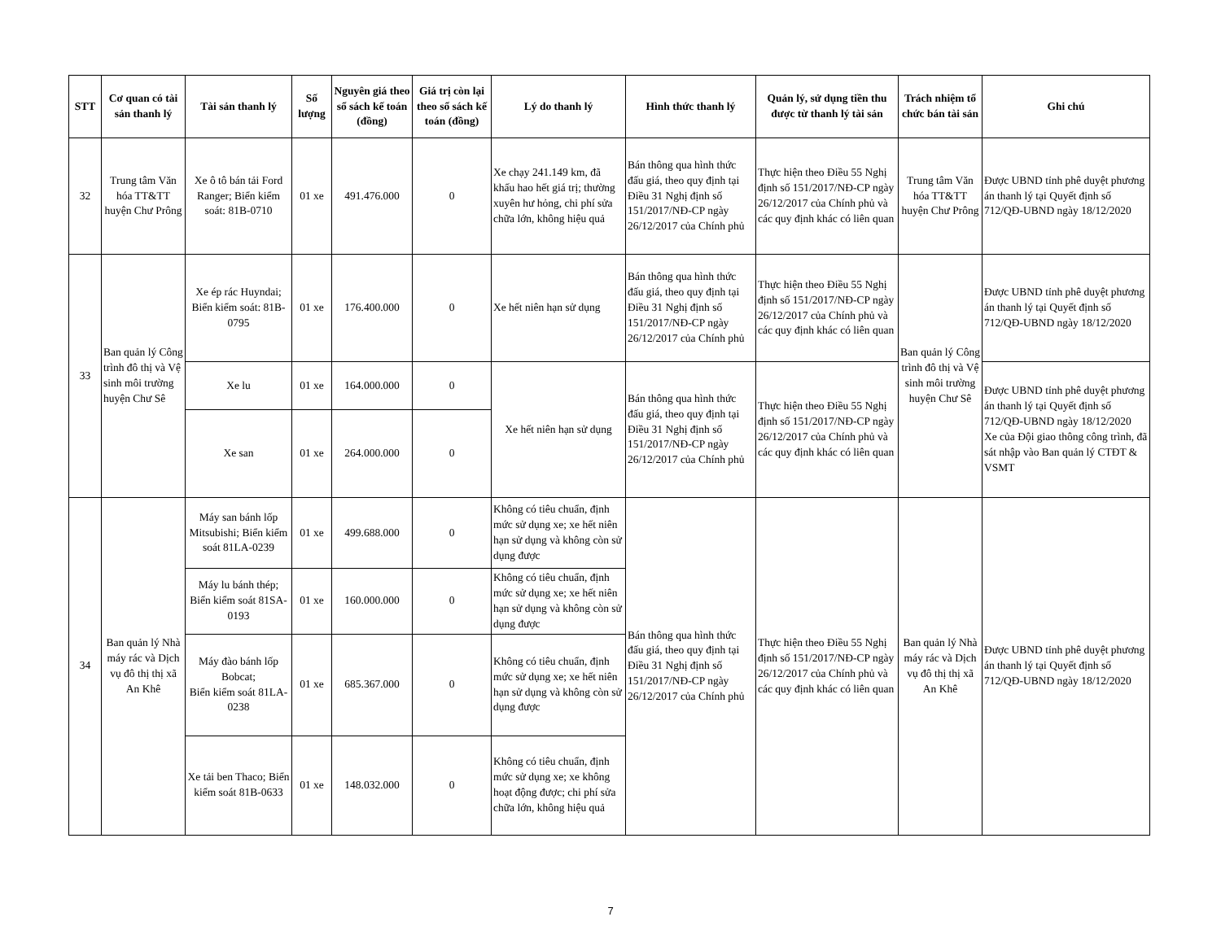| STT | Cơ quan có tài sản thanh lý | Tài sản thanh lý | Số lượng | Nguyên giá theo sổ sách kế toán (đồng) | Giá trị còn lại theo sổ sách kế toán (đồng) | Lý do thanh lý | Hình thức thanh lý | Quản lý, sử dụng tiền thu được từ thanh lý tài sản | Trách nhiệm tổ chức bán tài sản | Ghi chú |
| --- | --- | --- | --- | --- | --- | --- | --- | --- | --- | --- |
| 32 | Trung tâm Văn hóa TT&TT huyện Chư Prông | Xe ô tô bán tải Ford Ranger; Biển kiểm soát: 81B-0710 | 01 xe | 491.476.000 | 0 | Xe chạy 241.149 km, đã khấu hao hết giá trị; thường xuyên hư hỏng, chi phí sửa chữa lớn, không hiệu quả | Bán thông qua hình thức đấu giá, theo quy định tại Điều 31 Nghị định số 151/2017/NĐ-CP ngày 26/12/2017 của Chính phủ | Thực hiện theo Điều 55 Nghị định số 151/2017/NĐ-CP ngày 26/12/2017 của Chính phủ và các quy định khác có liên quan | Trung tâm Văn hóa TT&TT huyện Chư Prông | Được UBND tỉnh phê duyệt phương án thanh lý tại Quyết định số 712/QĐ-UBND ngày 18/12/2020 |
| 33 | Ban quản lý Công trình đô thị và Vệ sinh môi trường huyện Chư Sê | Xe ép rác Huyndai; Biển kiểm soát: 81B-0795 | 01 xe | 176.400.000 | 0 | Xe hết niên hạn sử dụng | Bán thông qua hình thức đấu giá, theo quy định tại Điều 31 Nghị định số 151/2017/NĐ-CP ngày 26/12/2017 của Chính phủ | Thực hiện theo Điều 55 Nghị định số 151/2017/NĐ-CP ngày 26/12/2017 của Chính phủ và các quy định khác có liên quan | Ban quản lý Công trình đô thị và Vệ sinh môi trường huyện Chư Sê | Được UBND tỉnh phê duyệt phương án thanh lý tại Quyết định số 712/QĐ-UBND ngày 18/12/2020 |
| | | Xe lu | 01 xe | 164.000.000 | 0 | Xe hết niên hạn sử dụng | Bán thông qua hình thức đấu giá, theo quy định tại Điều 31 Nghị định số 151/2017/NĐ-CP ngày 26/12/2017 của Chính phủ | Thực hiện theo Điều 55 Nghị định số 151/2017/NĐ-CP ngày 26/12/2017 của Chính phủ và các quy định khác có liên quan | | Được UBND tỉnh phê duyệt phương án thanh lý tại Quyết định số 712/QĐ-UBND ngày 18/12/2020 Xe của Đội giao thông công trình, đã sát nhập vào Ban quản lý CTĐT & VSMT |
| | | Xe san | 01 xe | 264.000.000 | 0 | | | | | |
| 34 | Ban quản lý Nhà máy rác và Dịch vụ đô thị thị xã An Khê | Máy san bánh lốp Mitsubishi; Biển kiểm soát 81LA-0239 | 01 xe | 499.688.000 | 0 | Không có tiêu chuẩn, định mức sử dụng xe; xe hết niên hạn sử dụng và không còn sử dụng được | Bán thông qua hình thức đấu giá, theo quy định tại Điều 31 Nghị định số 151/2017/NĐ-CP ngày 26/12/2017 của Chính phủ | Thực hiện theo Điều 55 Nghị định số 151/2017/NĐ-CP ngày 26/12/2017 của Chính phủ và các quy định khác có liên quan | Ban quản lý Nhà máy rác và Dịch vụ đô thị thị xã An Khê | Được UBND tỉnh phê duyệt phương án thanh lý tại Quyết định số 712/QĐ-UBND ngày 18/12/2020 |
| | | Máy lu bánh thép; Biển kiểm soát 81SA-0193 | 01 xe | 160.000.000 | 0 | Không có tiêu chuẩn, định mức sử dụng xe; xe hết niên hạn sử dụng và không còn sử dụng được | | | | |
| | | Máy đào bánh lốp Bobcat; Biển kiểm soát 81LA-0238 | 01 xe | 685.367.000 | 0 | Không có tiêu chuẩn, định mức sử dụng xe; xe hết niên hạn sử dụng và không còn sử dụng được | | | | |
| | | Xe tải ben Thaco; Biển kiểm soát 81B-0633 | 01 xe | 148.032.000 | 0 | Không có tiêu chuẩn, định mức sử dụng xe; xe không hoạt động được; chi phí sửa chữa lớn, không hiệu quả | | | | |
7